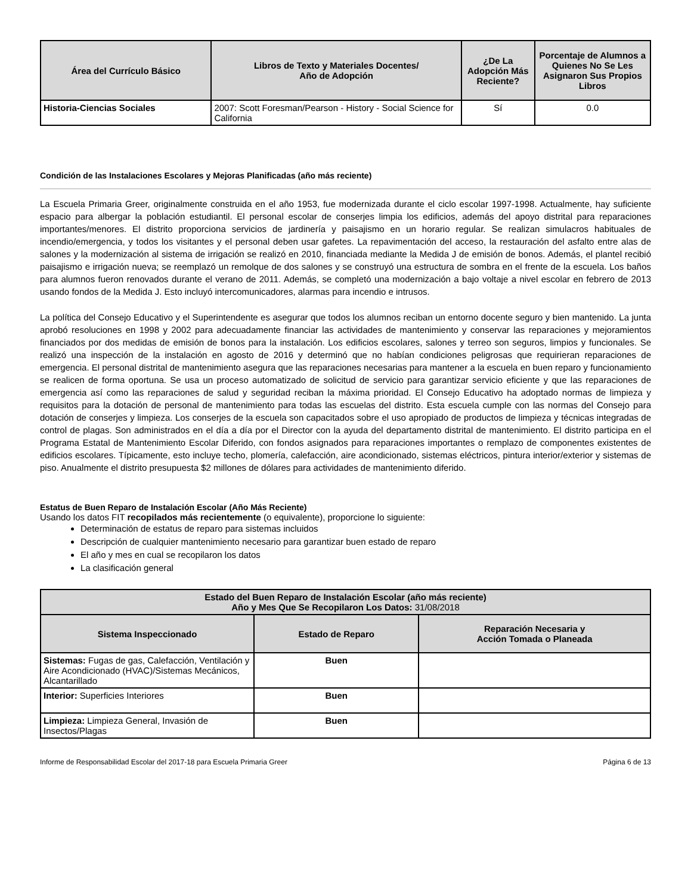| Área del Currículo Básico | Libros de Texto y Materiales Docentes/ Año de Adopción | ¿De La Adopción Más Reciente? | Porcentaje de Alumnos a Quienes No Se Les Asignaron Sus Propios Libros |
| --- | --- | --- | --- |
| Historia-Ciencias Sociales | 2007: Scott Foresman/Pearson - History - Social Science for California | Sí | 0.0 |
Condición de las Instalaciones Escolares y Mejoras Planificadas (año más reciente)
La Escuela Primaria Greer, originalmente construida en el año 1953, fue modernizada durante el ciclo escolar 1997-1998. Actualmente, hay suficiente espacio para albergar la población estudiantil. El personal escolar de conserjes limpia los edificios, además del apoyo distrital para reparaciones importantes/menores. El distrito proporciona servicios de jardinería y paisajismo en un horario regular. Se realizan simulacros habituales de incendio/emergencia, y todos los visitantes y el personal deben usar gafetes. La repavimentación del acceso, la restauración del asfalto entre alas de salones y la modernización al sistema de irrigación se realizó en 2010, financiada mediante la Medida J de emisión de bonos. Además, el plantel recibió paisajismo e irrigación nueva; se reemplazó un remolque de dos salones y se construyó una estructura de sombra en el frente de la escuela. Los baños para alumnos fueron renovados durante el verano de 2011. Además, se completó una modernización a bajo voltaje a nivel escolar en febrero de 2013 usando fondos de la Medida J. Esto incluyó intercomunicadores, alarmas para incendio e intrusos.
La política del Consejo Educativo y el Superintendente es asegurar que todos los alumnos reciban un entorno docente seguro y bien mantenido. La junta aprobó resoluciones en 1998 y 2002 para adecuadamente financiar las actividades de mantenimiento y conservar las reparaciones y mejoramientos financiados por dos medidas de emisión de bonos para la instalación. Los edificios escolares, salones y terreo son seguros, limpios y funcionales. Se realizó una inspección de la instalación en agosto de 2016 y determinó que no habían condiciones peligrosas que requirieran reparaciones de emergencia. El personal distrital de mantenimiento asegura que las reparaciones necesarias para mantener a la escuela en buen reparo y funcionamiento se realicen de forma oportuna. Se usa un proceso automatizado de solicitud de servicio para garantizar servicio eficiente y que las reparaciones de emergencia así como las reparaciones de salud y seguridad reciban la máxima prioridad. El Consejo Educativo ha adoptado normas de limpieza y requisitos para la dotación de personal de mantenimiento para todas las escuelas del distrito. Esta escuela cumple con las normas del Consejo para dotación de conserjes y limpieza. Los conserjes de la escuela son capacitados sobre el uso apropiado de productos de limpieza y técnicas integradas de control de plagas. Son administrados en el día a día por el Director con la ayuda del departamento distrital de mantenimiento. El distrito participa en el Programa Estatal de Mantenimiento Escolar Diferido, con fondos asignados para reparaciones importantes o remplazo de componentes existentes de edificios escolares. Típicamente, esto incluye techo, plomería, calefacción, aire acondicionado, sistemas eléctricos, pintura interior/exterior y sistemas de piso. Anualmente el distrito presupuesta $2 millones de dólares para actividades de mantenimiento diferido.
Estatus de Buen Reparo de Instalación Escolar (Año Más Reciente)
Usando los datos FIT recopilados más recientemente (o equivalente), proporcione lo siguiente:
Determinación de estatus de reparo para sistemas incluidos
Descripción de cualquier mantenimiento necesario para garantizar buen estado de reparo
El año y mes en cual se recopilaron los datos
La clasificación general
| Estado del Buen Reparo de Instalación Escolar (año más reciente) Año y Mes Que Se Recopilaron Los Datos: 31/08/2018 | | |
| --- | --- | --- |
| Sistema Inspeccionado | Estado de Reparo | Reparación Necesaria y Acción Tomada o Planeada |
| Sistemas: Fugas de gas, Calefacción, Ventilación y Aire Acondicionado (HVAC)/Sistemas Mecánicos, Alcantarillado | Buen | |
| Interior: Superficies Interiores | Buen | |
| Limpieza: Limpieza General, Invasión de Insectos/Plagas | Buen | |
Informe de Responsabilidad Escolar del 2017-18 para Escuela Primaria Greer Página 6 de 13